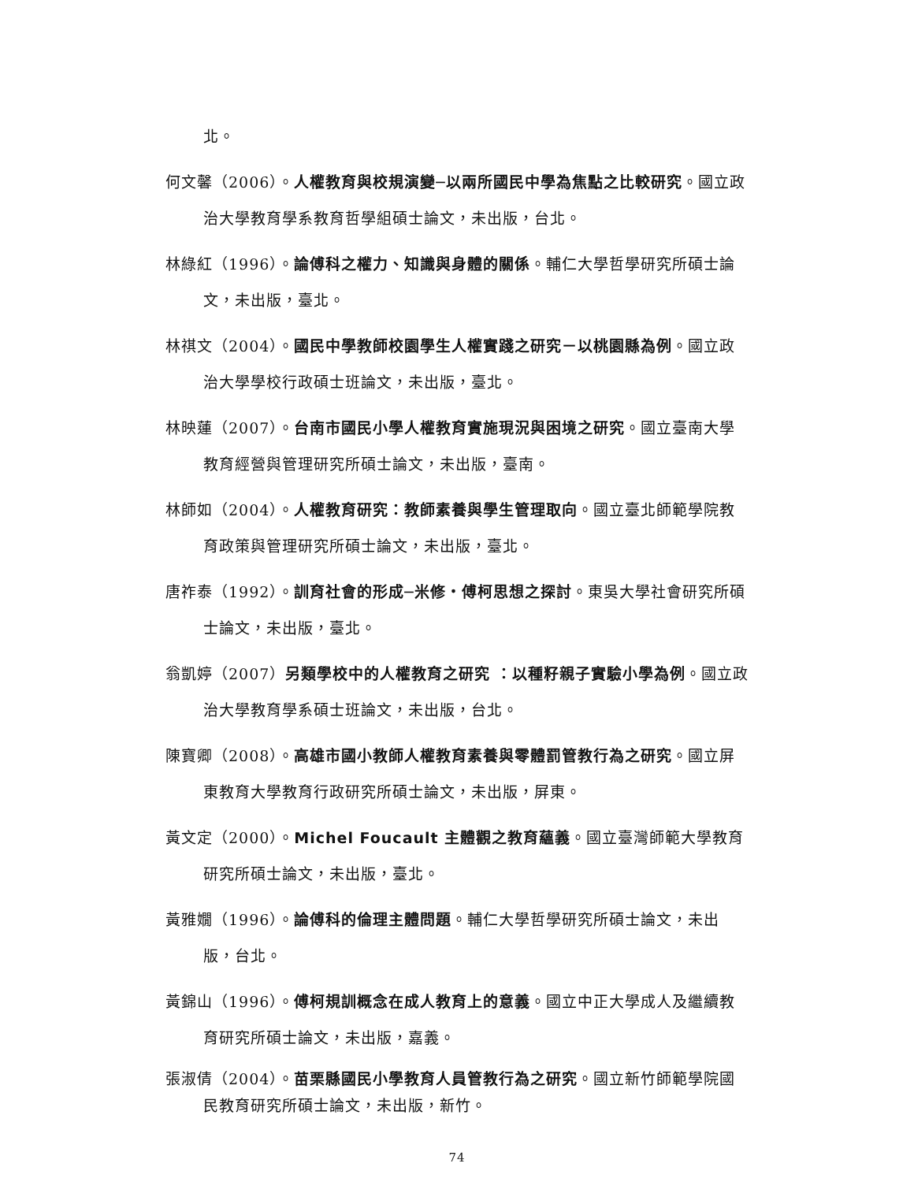北。
何文馨（2006）。人權教育與校規演變─以兩所國民中學為焦點之比較研究。國立政治大學教育學系教育哲學組碩士論文，未出版，台北。
林綠紅（1996）。論傅科之權力、知識與身體的關係。輔仁大學哲學研究所碩士論文，未出版，臺北。
林祺文（2004）。國民中學教師校園學生人權實踐之研究－以桃園縣為例。國立政治大學學校行政碩士班論文，未出版，臺北。
林映蓮（2007）。台南市國民小學人權教育實施現況與困境之研究。國立臺南大學教育經營與管理研究所碩士論文，未出版，臺南。
林師如（2004）。人權教育研究：教師素養與學生管理取向。國立臺北師範學院教育政策與管理研究所碩士論文，未出版，臺北。
唐祚泰（1992）。訓育社會的形成─米修・傅柯思想之探討。東吳大學社會研究所碩士論文，未出版，臺北。
翁凱婷（2007）另類學校中的人權教育之研究 ：以種籽親子實驗小學為例。國立政治大學教育學系碩士班論文，未出版，台北。
陳寶卿（2008）。高雄市國小教師人權教育素養與零體罰管教行為之研究。國立屏東教育大學教育行政研究所碩士論文，未出版，屏東。
黃文定（2000）。Michel Foucault 主體觀之教育蘊義。國立臺灣師範大學教育研究所碩士論文，未出版，臺北。
黃雅嫺（1996）。論傅科的倫理主體問題。輔仁大學哲學研究所碩士論文，未出版，台北。
黃錦山（1996）。傅柯規訓概念在成人教育上的意義。國立中正大學成人及繼續教育研究所碩士論文，未出版，嘉義。
張淑倩（2004）。苗栗縣國民小學教育人員管教行為之研究。國立新竹師範學院國民教育研究所碩士論文，未出版，新竹。
74